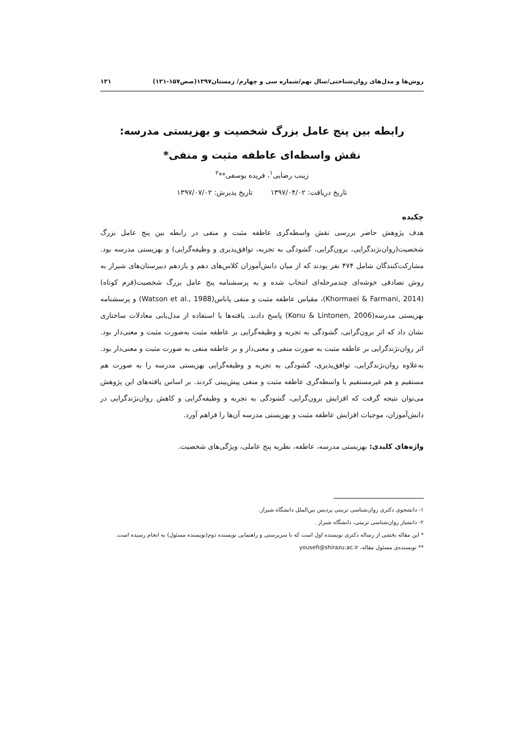روش‌ها و مدل‌های روان‌شناختی/سال نهم/شماره سی و چهارم/ زمستان۱۳۹۷(صص۱۵۷-۱۳۱) ۱۳۱
رابطه بین پنج عامل بزرگ شخصیت و بهزیستی مدرسه:
نقش واسطه‌ای عاطفه مثبت و منفی*
زینب رضایی<sup>۱</sup>، فریده یوسفی**<sup>۲</sup>
تاریخ دریافت: ۱۳۹۷/۰۴/۰۲ تاریخ پذیرش: ۱۳۹۷/۰۷/۰۲
چکیده
هدف پژوهش حاضر بررسی نقش واسطه‌گری عاطفه مثبت و منفی در رابطه بین پنج عامل بزرگ شخصیت(روان‌نژندگرایی، برون‌گرایی، گشودگی به تجربه، توافق‌پذیری و وظیفه‌گرایی) و بهزیستی مدرسه بود. مشارکت‌کنندگان شامل ۴۷۴ نفر بودند که از میان دانش‌آموزان کلاس‌های دهم و یازدهم دبیرستان‌های شیراز به روش تصادفی خوشه‌ای چندمرحله‌ای انتخاب شده و به پرسشنامه پنج عامل بزرگ شخصیت(فرم کوتاه) (Khormaei & Farmani, 2014)، مقیاس عاطفه مثبت و منفی پاناس(Watson et al., 1988) و پرسشنامه بهزیستی مدرسه(Konu & Lintonen, 2006) پاسخ دادند. یافته‌ها با استفاده از مدل‌یابی معادلات ساختاری نشان داد که اثر برون‌گرایی، گشودگی به تجربه و وظیفه‌گرایی بر عاطفه مثبت به‌صورت مثبت و معنی‌دار بود. اثر روان‌نژندگرایی بر عاطفه مثبت به صورت منفی و معنی‌دار و بر عاطفه منفی به صورت مثبت و معنی‌دار بود. به‌علاوه روان‌نژندگرایی، توافق‌پذیری، گشودگی به تجربه و وظیفه‌گرایی بهزیستی مدرسه را به صورت هم مستقیم و هم غیرمستقیم با واسطه‌گری عاطفه مثبت و منفی پیش‌بینی کردند. بر اساس یافته‌های این پژوهش می‌توان نتیجه گرفت که افزایش برون‌گرایی، گشودگی به تجربه و وظیفه‌گرایی و کاهش روان‌نژندگرایی در دانش‌آموزان، موجبات افزایش عاطفه مثبت و بهزیستی مدرسه آن‌ها را فراهم آورد.
واژه‌های کلیدی: بهزیستی مدرسه، عاطفه، نظریه پنج عاملی، ویژگی‌های شخصیت.
۱- دانشجوی دکتری روان‌شناسی تربیتی پردیس بین‌الملل دانشگاه شیراز.
۲- دانشیار روان‌شناسی تربیتی، دانشگاه شیراز .
* این مقاله بخشی از رساله دکتری نویسنده اول است که با سرپرستی و راهنمایی نویسنده دوم(نویسنده مسئول) به انجام رسیده است.
** نویسنده‌ی مسئول مقاله، yousefi@shirazu.ac.ir